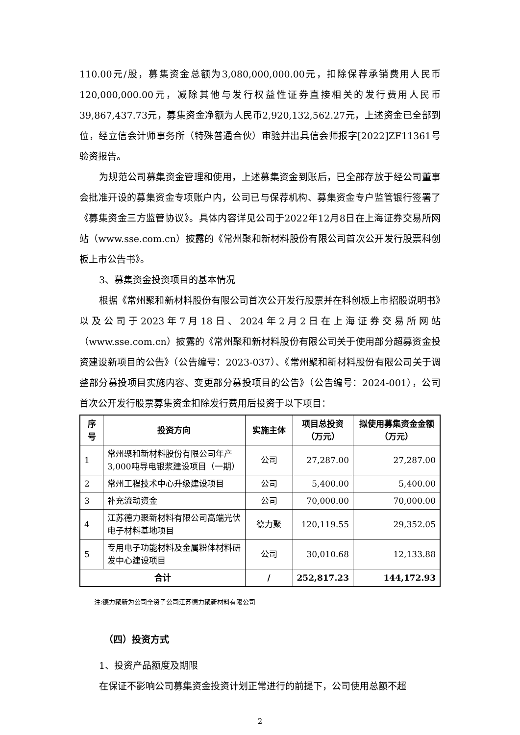110.00元/股，募集资金总额为3,080,000,000.00元，扣除保荐承销费用人民币120,000,000.00元，减除其他与发行权益性证券直接相关的发行费用人民币39,867,437.73元，募集资金净额为人民币2,920,132,562.27元，上述资金已全部到位，经立信会计师事务所（特殊普通合伙）审验并出具信会师报字[2022]ZF11361号验资报告。
为规范公司募集资金管理和使用，上述募集资金到账后，已全部存放于经公司董事会批准开设的募集资金专项账户内，公司已与保荐机构、募集资金专户监管银行签署了《募集资金三方监管协议》。具体内容详见公司于2022年12月8日在上海证券交易所网站（www.sse.com.cn）披露的《常州聚和新材料股份有限公司首次公开发行股票科创板上市公告书》。
3、募集资金投资项目的基本情况
根据《常州聚和新材料股份有限公司首次公开发行股票并在科创板上市招股说明书》以及公司于2023年7月18日、2024年2月2日在上海证券交易所网站（www.sse.com.cn）披露的《常州聚和新材料股份有限公司关于使用部分超募资金投资建设新项目的公告》（公告编号：2023-037）、《常州聚和新材料股份有限公司关于调整部分募投项目实施内容、变更部分募投项目的公告》（公告编号：2024-001），公司首次公开发行股票募集资金扣除发行费用后投资于以下项目：
| 序号 | 投资方向 | 实施主体 | 项目总投资（万元） | 拟使用募集资金金额（万元） |
| --- | --- | --- | --- | --- |
| 1 | 常州聚和新材料股份有限公司年产3,000吨导电银浆建设项目（一期） | 公司 | 27,287.00 | 27,287.00 |
| 2 | 常州工程技术中心升级建设项目 | 公司 | 5,400.00 | 5,400.00 |
| 3 | 补充流动资金 | 公司 | 70,000.00 | 70,000.00 |
| 4 | 江苏德力聚新材料有限公司高端光伏电子材料基地项目 | 德力聚 | 120,119.55 | 29,352.05 |
| 5 | 专用电子功能材料及金属粉体材料研发中心建设项目 | 公司 | 30,010.68 | 12,133.88 |
| 合计 | | / | 252,817.23 | 144,172.93 |
注:德力聚新为公司全资子公司江苏德力聚新材料有限公司
（四）投资方式
1、投资产品额度及期限
在保证不影响公司募集资金投资计划正常进行的前提下，公司使用总额不超
2